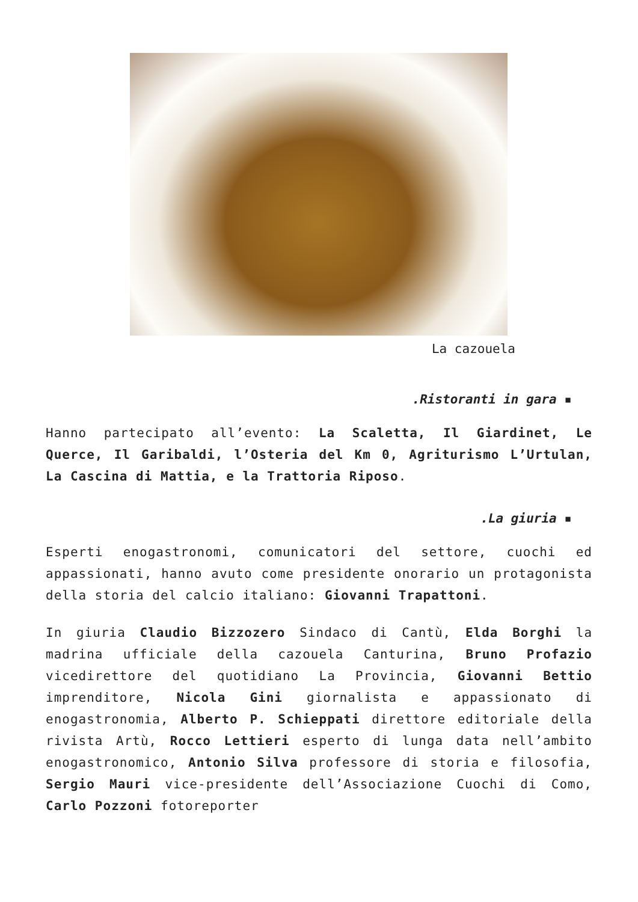La cazouela
.Ristoranti in gara ▪
Hanno partecipato all’evento: La Scaletta, Il Giardinet, Le Querce, Il Garibaldi, l’Osteria del Km 0, Agriturismo L’Urtulan, La Cascina di Mattia, e la Trattoria Riposo.
.La giuria ▪
Esperti enogastronomi, comunicatori del settore, cuochi ed appassionati, hanno avuto come presidente onorario un protagonista della storia del calcio italiano: Giovanni Trapattoni.
In giuria Claudio Bizzozero Sindaco di Cantù, Elda Borghi la madrina ufficiale della cazouela Canturina, Bruno Profazio vicedirettore del quotidiano La Provincia, Giovanni Bettio imprenditore, Nicola Gini giornalista e appassionato di enogastronomia, Alberto P. Schieppati direttore editoriale della rivista Artù, Rocco Lettieri esperto di lunga data nell’ambito enogastronomico, Antonio Silva professore di storia e filosofia, Sergio Mauri vice-presidente dell’Associazione Cuochi di Como, Carlo Pozzoni fotoreporter